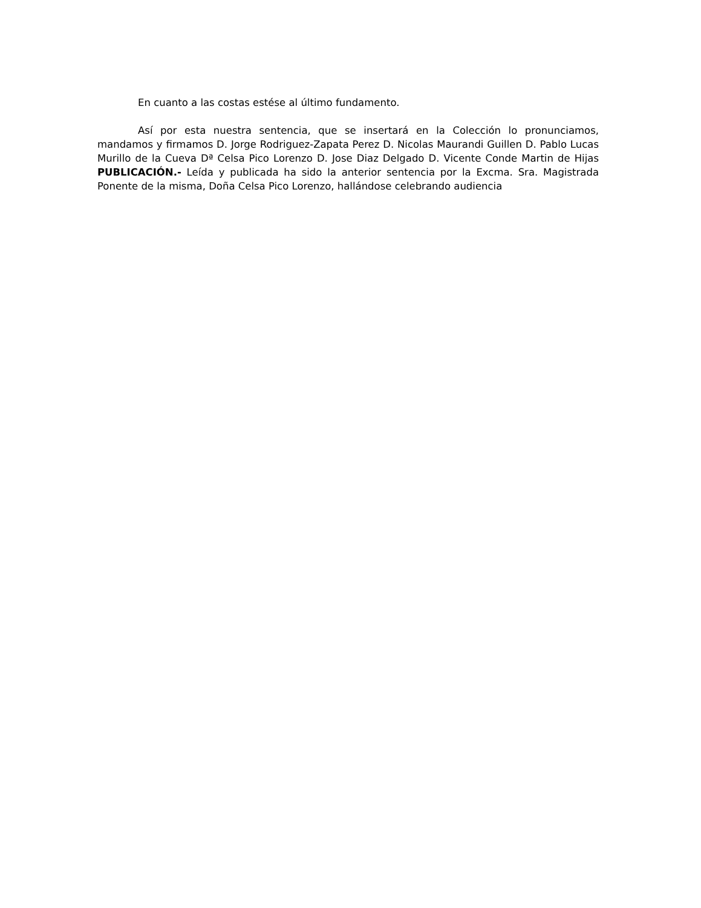En cuanto a las costas estése al último fundamento.
Así por esta nuestra sentencia, que se insertará en la Colección lo pronunciamos, mandamos y firmamos D. Jorge Rodriguez-Zapata Perez D. Nicolas Maurandi Guillen D. Pablo Lucas Murillo de la Cueva Dª Celsa Pico Lorenzo D. Jose Diaz Delgado D. Vicente Conde Martin de Hijas PUBLICACIÓN.- Leída y publicada ha sido la anterior sentencia por la Excma. Sra. Magistrada Ponente de la misma, Doña Celsa Pico Lorenzo, hallándose celebrando audiencia